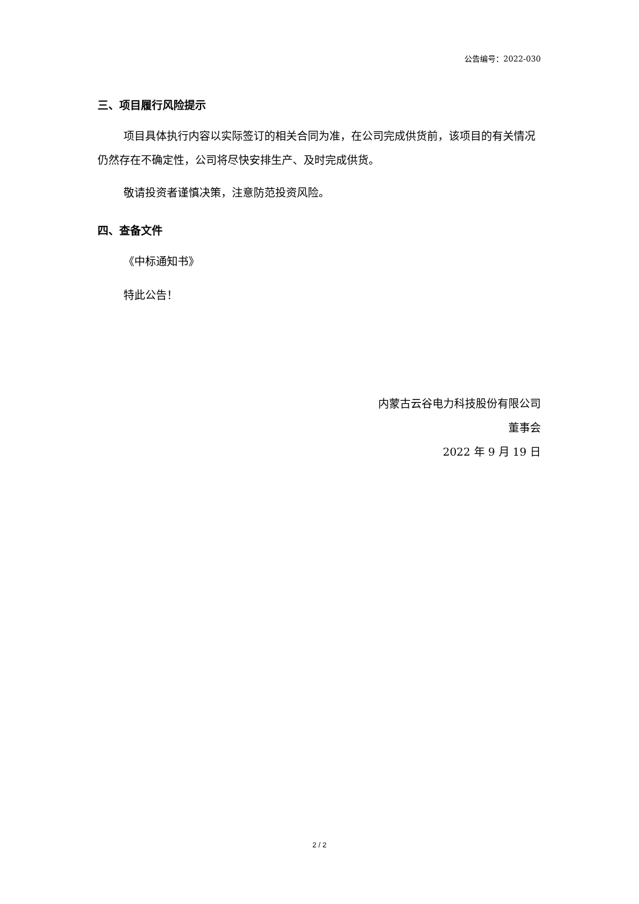公告编号：2022-030
三、项目履行风险提示
项目具体执行内容以实际签订的相关合同为准，在公司完成供货前，该项目的有关情况仍然存在不确定性，公司将尽快安排生产、及时完成供货。
敬请投资者谨慎决策，注意防范投资风险。
四、查备文件
《中标通知书》
特此公告！
内蒙古云谷电力科技股份有限公司
董事会
2022 年 9 月 19 日
2 / 2